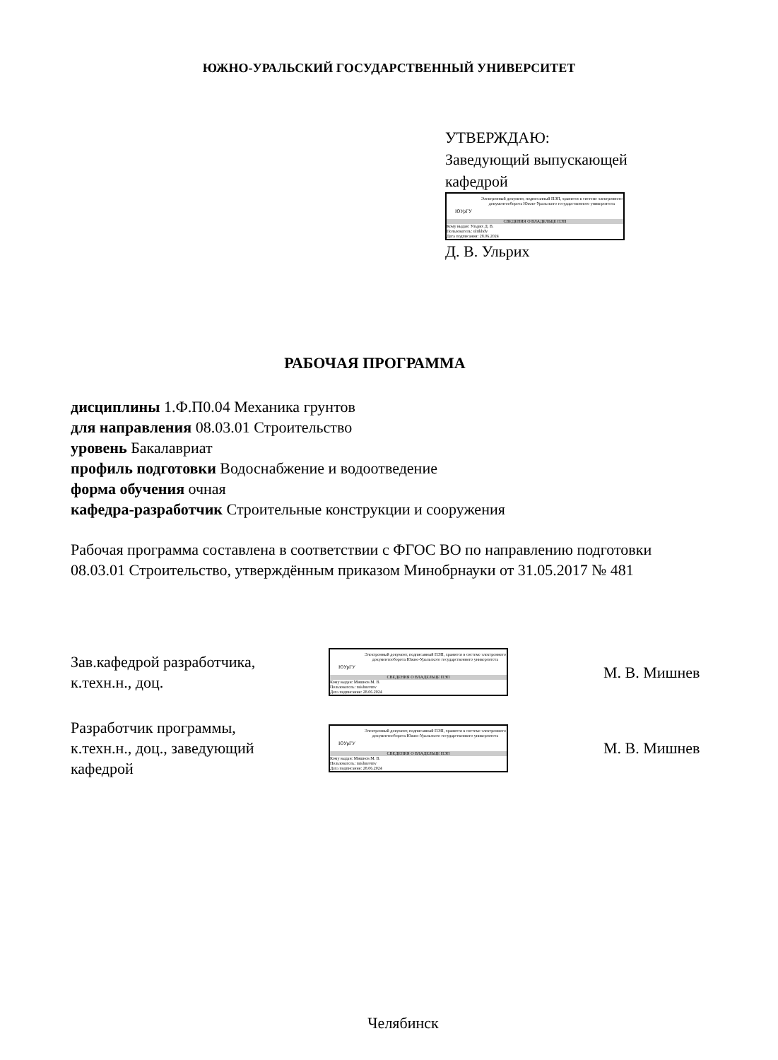ЮЖНО-УРАЛЬСКИЙ ГОСУДАРСТВЕННЫЙ УНИВЕРСИТЕТ
УТВЕРЖДАЮ:
Заведующий выпускающей
кафедрой
ЮУрГУ
Электронный документ, подписанный ПЭП, хранится в системе электронного документооборота Южно-Уральского государственного университета
СВЕДЕНИЯ О ВЛАДЕЛЬЦЕ ПЭП
Кому выдан: Ульрих Д. В.
Пользователь: ulrikhdv
Дата подписания: 28.06.2024
Д. В. Ульрих
РАБОЧАЯ ПРОГРАММА
дисциплины 1.Ф.П0.04 Механика грунтов
для направления 08.03.01 Строительство
уровень Бакалавриат
профиль подготовки Водоснабжение и водоотведение
форма обучения очная
кафедра-разработчик Строительные конструкции и сооружения
Рабочая программа составлена в соответствии с ФГОС ВО по направлению подготовки 08.03.01 Строительство, утверждённым приказом Минобрнауки от 31.05.2017 № 481
Зав.кафедрой разработчика,
к.техн.н., доц.
ЮУрГУ
Электронный документ, подписанный ПЭП, хранится в системе электронного документооборота Южно-Уральского государственного университета
СВЕДЕНИЯ О ВЛАДЕЛЬЦЕ ПЭП
Кому выдан: Мишнев М. В.
Пользователь: mishnevmv
Дата подписания: 28.06.2024
М. В. Мишнев
Разработчик программы,
к.техн.н., доц., заведующий
кафедрой
ЮУрГУ
Электронный документ, подписанный ПЭП, хранится в системе электронного документооборота Южно-Уральского государственного университета
СВЕДЕНИЯ О ВЛАДЕЛЬЦЕ ПЭП
Кому выдан: Мишнев М. В.
Пользователь: mishnevmv
Дата подписания: 28.06.2024
М. В. Мишнев
Челябинск